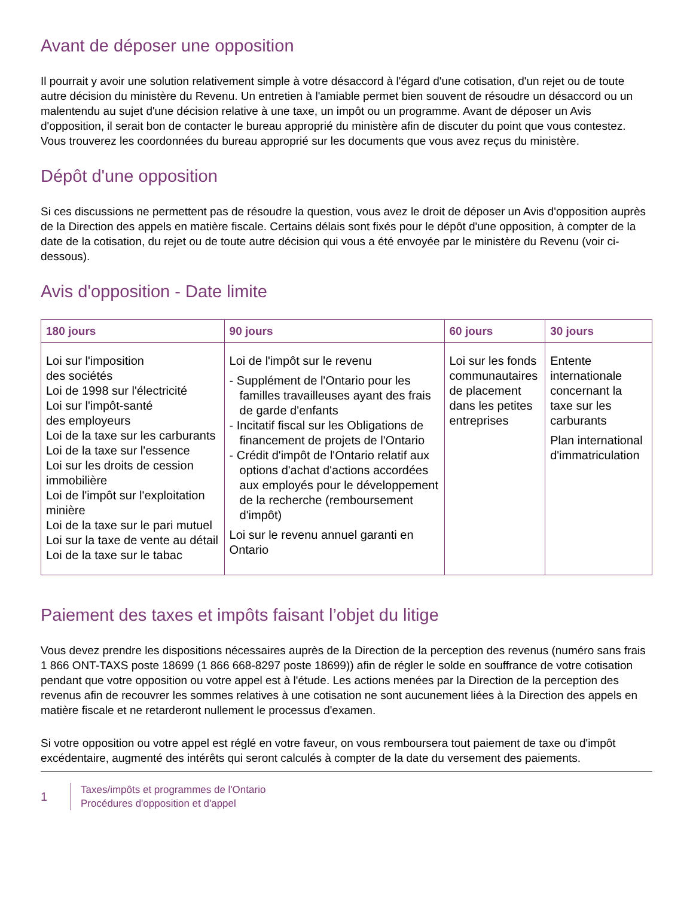Avant de déposer une opposition
Il pourrait y avoir une solution relativement simple à votre désaccord à l'égard d'une cotisation, d'un rejet ou de toute autre décision du ministère du Revenu. Un entretien à l'amiable permet bien souvent de résoudre un désaccord ou un malentendu au sujet d'une décision relative à une taxe, un impôt ou un programme. Avant de déposer un Avis d'opposition, il serait bon de contacter le bureau approprié du ministère afin de discuter du point que vous contestez. Vous trouverez les coordonnées du bureau approprié sur les documents que vous avez reçus du ministère.
Dépôt d'une opposition
Si ces discussions ne permettent pas de résoudre la question, vous avez le droit de déposer un Avis d'opposition auprès de la Direction des appels en matière fiscale. Certains délais sont fixés pour le dépôt d'une opposition, à compter de la date de la cotisation, du rejet ou de toute autre décision qui vous a été envoyée par le ministère du Revenu (voir ci-dessous).
Avis d'opposition - Date limite
| 180 jours | 90 jours | 60 jours | 30 jours |
| --- | --- | --- | --- |
| Loi sur l'imposition des sociétés Loi de 1998 sur l'électricité Loi sur l'impôt-santé des employeurs Loi de la taxe sur les carburants Loi de la taxe sur l'essence Loi sur les droits de cession immobilière Loi de l'impôt sur l'exploitation minière Loi de la taxe sur le pari mutuel Loi sur la taxe de vente au détail Loi de la taxe sur le tabac | Loi de l'impôt sur le revenu - Supplément de l'Ontario pour les familles travailleuses ayant des frais de garde d'enfants - Incitatif fiscal sur les Obligations de financement de projets de l'Ontario - Crédit d'impôt de l'Ontario relatif aux options d'achat d'actions accordées aux employés pour le développement de la recherche (remboursement d'impôt) Loi sur le revenu annuel garanti en Ontario | Loi sur les fonds communautaires de placement dans les petites entreprises | Entente internationale concernant la taxe sur les carburants Plan international d'immatriculation |
Paiement des taxes et impôts faisant l’objet du litige
Vous devez prendre les dispositions nécessaires auprès de la Direction de la perception des revenus (numéro sans frais 1 866 ONT-TAXS poste 18699 (1 866 668-8297 poste 18699)) afin de régler le solde en souffrance de votre cotisation pendant que votre opposition ou votre appel est à l'étude. Les actions menées par la Direction de la perception des revenus afin de recouvrer les sommes relatives à une cotisation ne sont aucunement liées à la Direction des appels en matière fiscale et ne retarderont nullement le processus d'examen.
Si votre opposition ou votre appel est réglé en votre faveur, on vous remboursera tout paiement de taxe ou d'impôt excédentaire, augmenté des intérêts qui seront calculés à compter de la date du versement des paiements.
1
Taxes/impôts et programmes de l'Ontario
Procédures d'opposition et d'appel